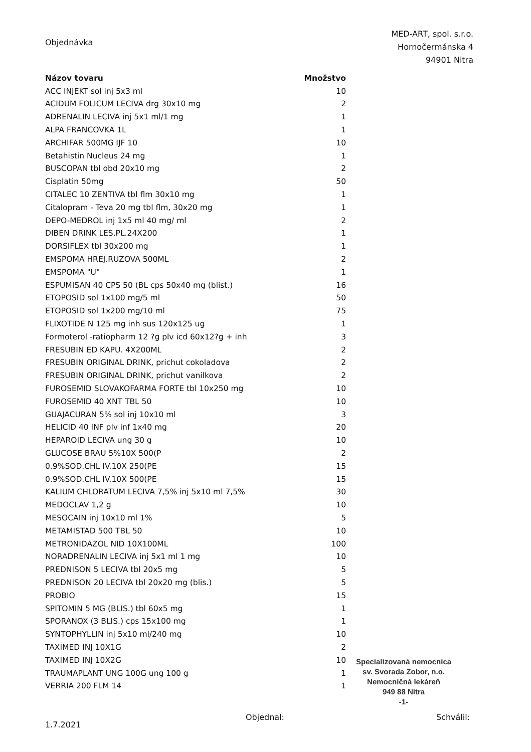Objednávka
MED-ART, spol. s.r.o.
Hornočermánska 4
94901 Nitra
| Názov tovaru | Množstvo |
| --- | --- |
| ACC INJEKT sol inj 5x3 ml | 10 |
| ACIDUM FOLICUM LECIVA drg 30x10 mg | 2 |
| ADRENALIN LECIVA inj 5x1 ml/1 mg | 1 |
| ALPA FRANCOVKA 1L | 1 |
| ARCHIFAR 500MG IJF 10 | 10 |
| Betahistin Nucleus 24 mg | 1 |
| BUSCOPAN tbl obd 20x10 mg | 2 |
| Cisplatin 50mg | 50 |
| CITALEC 10 ZENTIVA tbl flm 30x10 mg | 1 |
| Citalopram - Teva 20 mg tbl flm, 30x20 mg | 1 |
| DEPO-MEDROL inj 1x5 ml 40 mg/ ml | 2 |
| DIBEN DRINK LES.PL.24X200 | 1 |
| DORSIFLEX tbl 30x200 mg | 1 |
| EMSPOMA HREJ.RUZOVA 500ML | 2 |
| EMSPOMA "U" | 1 |
| ESPUMISAN 40 CPS 50 (BL cps 50x40 mg (blist.) | 16 |
| ETOPOSID sol 1x100 mg/5 ml | 50 |
| ETOPOSID sol 1x200 mg/10 ml | 75 |
| FLIXOTIDE N 125 mg inh sus 120x125 ug | 1 |
| Formoterol -ratiopharm 12 ?g plv icd 60x12?g + inh | 3 |
| FRESUBIN ED KAPU. 4X200ML | 2 |
| FRESUBIN ORIGINAL DRINK, prichut cokoladova | 2 |
| FRESUBIN ORIGINAL DRINK, prichut vanilkova | 2 |
| FUROSEMID SLOVAKOFARMA FORTE tbl 10x250 mg | 10 |
| FUROSEMID 40 XNT TBL 50 | 10 |
| GUAJACURAN 5% sol inj 10x10 ml | 3 |
| HELICID 40 INF plv inf 1x40 mg | 20 |
| HEPAROID LECIVA ung 30 g | 10 |
| GLUCOSE BRAU 5%10X 500(P | 2 |
| 0.9%SOD.CHL IV.10X 250(PE | 15 |
| 0.9%SOD.CHL IV.10X 500(PE | 15 |
| KALIUM CHLORATUM LECIVA 7,5% inj 5x10 ml 7,5% | 30 |
| MEDOCLAV 1,2 g | 10 |
| MESOCAIN inj 10x10 ml 1% | 5 |
| METAMISTAD 500 TBL 50 | 10 |
| METRONIDAZOL NID 10X100ML | 100 |
| NORADRENALIN LECIVA inj 5x1 ml 1 mg | 10 |
| PREDNISON 5 LECIVA tbl 20x5 mg | 5 |
| PREDNISON 20 LECIVA tbl 20x20 mg (blis.) | 5 |
| PROBIO | 15 |
| SPITOMIN 5 MG (BLIS.) tbl 60x5 mg | 1 |
| SPORANOX (3 BLIS.) cps 15x100 mg | 1 |
| SYNTOPHYLLIN inj 5x10 ml/240 mg | 10 |
| TAXIMED INJ 10X1G | 2 |
| TAXIMED INJ 10X2G | 10 |
| TRAUMAPLANT UNG 100G ung 100 g | 1 |
| VERRIA 200 FLM 14 | 1 |
1.7.2021
Objednal: Schválil:
Specializovaná nemocnica
sv. Svorada Zobor, n.o.
Nemocničná lekáreň
949 88 Nitra
-1-